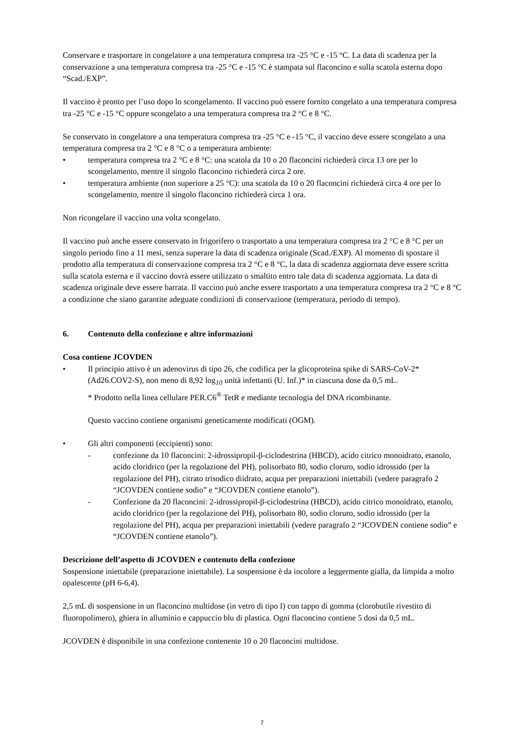Conservare e trasportare in congelatore a una temperatura compresa tra -25 °C e -15 °C. La data di scadenza per la conservazione a una temperatura compresa tra -25 °C e -15 °C è stampata sul flaconcino e sulla scatola esterna dopo “Scad./EXP”.
Il vaccino è pronto per l’uso dopo lo scongelamento. Il vaccino può essere fornito congelato a una temperatura compresa tra -25 °C e -15 °C oppure scongelato a una temperatura compresa tra 2 °C e 8 °C.
Se conservato in congelatore a una temperatura compresa tra -25 °C e -15 °C, il vaccino deve essere scongelato a una temperatura compresa tra 2 °C e 8 °C o a temperatura ambiente:
• temperatura compresa tra 2 °C e 8 °C: una scatola da 10 o 20 flaconcini richiederà circa 13 ore per lo scongelamento, mentre il singolo flaconcino richiederà circa 2 ore.
• temperatura ambiente (non superiore a 25 °C): una scatola da 10 o 20 flaconcini richiederà circa 4 ore per lo scongelamento, mentre il singolo flaconcino richiederà circa 1 ora.
Non ricongelare il vaccino una volta scongelato.
Il vaccino può anche essere conservato in frigorifero o trasportato a una temperatura compresa tra 2 °C e 8 °C per un singolo periodo fino a 11 mesi, senza superare la data di scadenza originale (Scad./EXP). Al momento di spostare il prodotto alla temperatura di conservazione compresa tra 2 °C e 8 °C, la data di scadenza aggiornata deve essere scritta sulla scatola esterna e il vaccino dovrà essere utilizzato o smaltito entro tale data di scadenza aggiornata. La data di scadenza originale deve essere barrata. Il vaccino può anche essere trasportato a una temperatura compresa tra 2 °C e 8 °C a condizione che siano garantite adeguate condizioni di conservazione (temperatura, periodo di tempo).
6. Contenuto della confezione e altre informazioni
Cosa contiene JCOVDEN
• Il principio attivo è un adenovirus di tipo 26, che codifica per la glicoproteina spike di SARS-CoV-2* (Ad26.COV2-S), non meno di 8,92 log<sub>10</sub> unità infettanti (U. Inf.)* in ciascuna dose da 0,5 mL.
* Prodotto nella linea cellulare PER.C6<sup>®</sup> TetR e mediante tecnologia del DNA ricombinante.
Questo vaccino contiene organismi geneticamente modificati (OGM).
• Gli altri componenti (eccipienti) sono:
- confezione da 10 flaconcini: 2-idrossipropil-β-ciclodestrina (HBCD), acido citrico monoidrato, etanolo, acido cloridrico (per la regolazione del PH), polisorbato 80, sodio cloruro, sodio idrossido (per la regolazione del PH), citrato trisodico diidrato, acqua per preparazioni iniettabili (vedere paragrafo 2 “JCOVDEN contiene sodio” e “JCOVDEN contiene etanolo”).
- Confezione da 20 flaconcini: 2-idrossipropil-β-ciclodestrina (HBCD), acido citrico monoidrato, etanolo, acido cloridrico (per la regolazione del PH), polisorbato 80, sodio cloruro, sodio idrossido (per la regolazione del PH), acqua per preparazioni iniettabili (vedere paragrafo 2 “JCOVDEN contiene sodio” e “JCOVDEN contiene etanolo”).
Descrizione dell’aspetto di JCOVDEN e contenuto della confezione
Sospensione iniettabile (preparazione iniettabile). La sospensione è da incolore a leggermente gialla, da limpida a molto opalescente (pH 6-6,4).
2,5 mL di sospensione in un flaconcino multidose (in vetro di tipo I) con tappo di gomma (clorobutile rivestito di fluoropolimero), ghiera in alluminio e cappuccio blu di plastica. Ogni flaconcino contiene 5 dosi da 0,5 mL.
JCOVDEN è disponibile in una confezione contenente 10 o 20 flaconcini multidose.
7